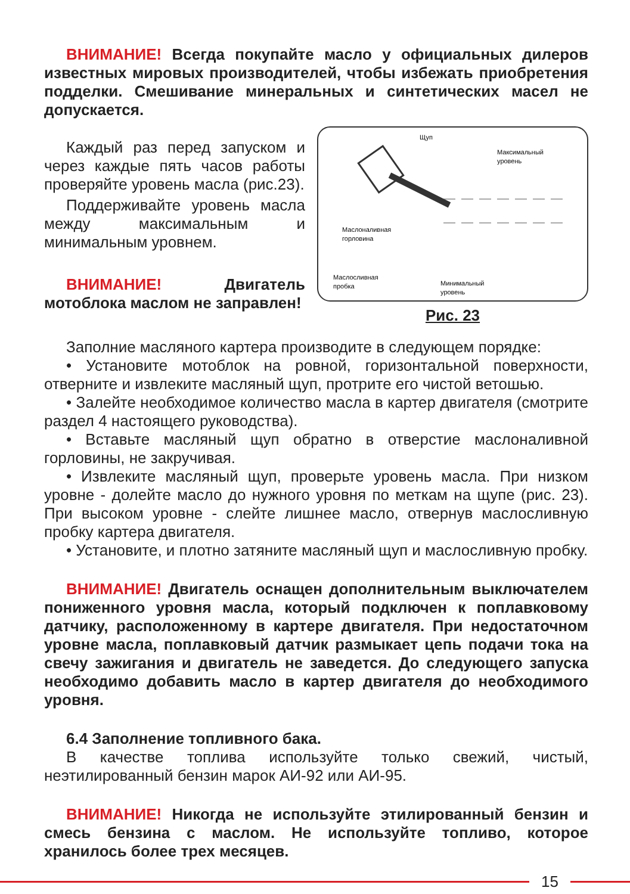ВНИМАНИЕ! Всегда покупайте масло у официальных дилеров известных мировых производителей, чтобы избежать приобретения подделки. Смешивание минеральных и синтетических масел не допускается.
Каждый раз перед запуском и через каждые пять часов работы проверяйте уровень масла (рис.23).
Поддерживайте уровень масла между максимальным и минимальным уровнем.
ВНИМАНИЕ! Двигатель мотоблока маслом не заправлен!
Щуп
Максимальный
уровень
Маслоналивная
горловина
Маслосливная
пробка
Минимальный
уровень
Рис. 23
Заполние масляного картера производите в следующем порядке:
• Установите мотоблок на ровной, горизонтальной поверхности, отверните и извлеките масляный щуп, протрите его чистой ветошью.
• Залейте необходимое количество масла в картер двигателя (смотрите раздел 4 настоящего руководства).
• Вставьте масляный щуп обратно в отверстие маслоналивной горловины, не закручивая.
• Извлеките масляный щуп, проверьте уровень масла. При низком уровне - долейте масло до нужного уровня по меткам на щупе (рис. 23). При высоком уровне - слейте лишнее масло, отвернув маслосливную пробку картера двигателя.
• Установите, и плотно затяните масляный щуп и маслосливную пробку.
ВНИМАНИЕ! Двигатель оснащен дополнительным выключателем пониженного уровня масла, который подключен к поплавковому датчику, расположенному в картере двигателя. При недостаточном уровне масла, поплавковый датчик размыкает цепь подачи тока на свечу зажигания и двигатель не заведется. До следующего запуска необходимо добавить масло в картер двигателя до необходимого уровня.
6.4 Заполнение топливного бака.
В качестве топлива используйте только свежий, чистый, неэтилированный бензин марок АИ-92 или АИ-95.
ВНИМАНИЕ! Никогда не используйте этилированный бензин и смесь бензина с маслом. Не используйте топливо, которое хранилось более трех месяцев.
15